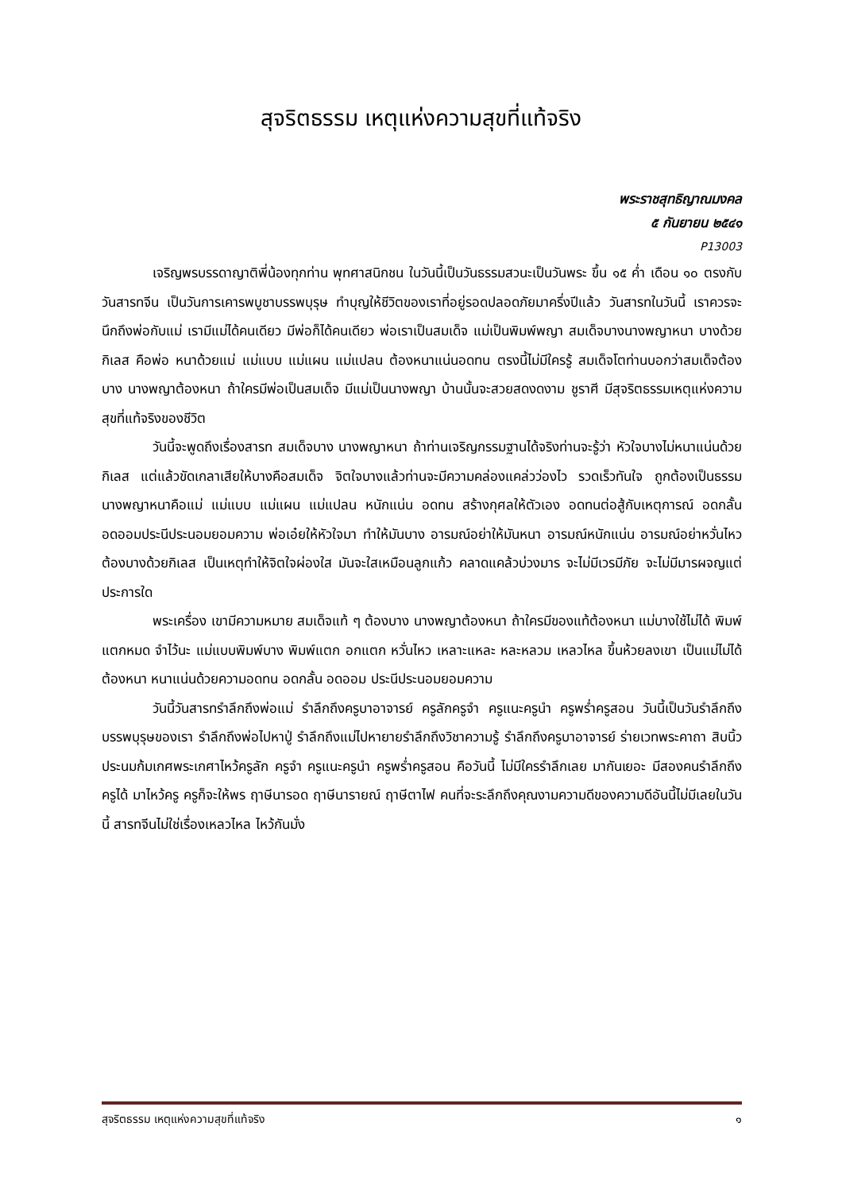สุจริตธรรม เหตุแห่งความสุขที่แท้จริง
พระราชสุทธิญาณมงคล
๕ กันยายน ๒๕๔๑
P13003
เจริญพรบรรดาญาติพี่น้องทุกท่าน พุทศาสนิกชน ในวันนี้เป็นวันธรรมสวนะเป็นวันพระ ขึ้น ๑๕ ค่ำ เดือน ๑๐ ตรงกับวันสารทจีน เป็นวันการเคารพบูชาบรรพบุรุษ ทำบุญให้ชีวิตของเราที่อยู่รอดปลอดภัยมาครึ่งปีแล้ว วันสารทในวันนี้ เราควรจะนึกถึงพ่อกับแม่ เรามีแม่ได้คนเดียว มีพ่อก็ได้คนเดียว พ่อเราเป็นสมเด็จ แม่เป็นพิมพ์พญา สมเด็จบางนางพญาหนา บางด้วยกิเลส คือพ่อ หนาด้วยแม่ แม่แบบ แม่แผน แม่แปลน ต้องหนาแน่นอดทน ตรงนี้ไม่มีใครรู้ สมเด็จโตท่านบอกว่าสมเด็จต้องบาง นางพญาต้องหนา ถ้าใครมีพ่อเป็นสมเด็จ มีแม่เป็นนางพญา บ้านนั้นจะสวยสดงดงาม ชูราศี มีสุจริตธรรมเหตุแห่งความสุขที่แท้จริงของชีวิต
วันนี้จะพูดถึงเรื่องสารท สมเด็จบาง นางพญาหนา ถ้าท่านเจริญกรรมฐานได้จริงท่านจะรู้ว่า หัวใจบางไม่หนาแน่นด้วยกิเลส แต่แล้วขัดเกลาเสียให้บางคือสมเด็จ จิตใจบางแล้วท่านจะมีความคล่องแคล่วว่องไว รวดเร็วทันใจ ถูกต้องเป็นธรรม นางพญาหนาคือแม่ แม่แบบ แม่แผน แม่แปลน หนักแน่น อดทน สร้างกุศลให้ตัวเอง อดทนต่อสู้กับเหตุการณ์ อดกลั้นอดออมประนีประนอมยอมความ พ่อเอ๋ยให้หัวใจมา ทำให้มันบาง อารมณ์อย่าให้มันหนา อารมณ์หนักแน่น อารมณ์อย่าหวั่นไหว ต้องบางด้วยกิเลส เป็นเหตุทำให้จิตใจผ่องใส มันจะใสเหมือนลูกแก้ว คลาดแคล้วบ่วงมาร จะไม่มีเวรมีภัย จะไม่มีมารผจญแต่ประการใด
พระเครื่อง เขามีความหมาย สมเด็จแท้ ๆ ต้องบาง นางพญาต้องหนา ถ้าใครมีของแท้ต้องหนา แม่บางใช้ไม่ได้ พิมพ์แตกหมด จำไว้นะ แม่แบบพิมพ์บาง พิมพ์แตก อกแตก หวั่นไหว เหลาะแหละ หละหลวม เหลวไหล ขึ้นห้วยลงเขา เป็นแม่ไม่ได้ ต้องหนา หนาแน่นด้วยความอดทน อดกลั้น อดออม ประนีประนอมยอมความ
วันนี้วันสารทรำลึกถึงพ่อแม่ รำลึกถึงครูบาอาจารย์ ครูลักครูจำ ครูแนะครูนำ ครูพร่ำครูสอน วันนี้เป็นวันรำลึกถึงบรรพบุรุษของเรา รำลึกถึงพ่อไปหาปู่ รำลึกถึงแม่ไปหายายรำลึกถึงวิชาความรู้ รำลึกถึงครูบาอาจารย์ ร่ายเวทพระคาถา สิบนิ้วประนมก้มเกศพระเกศาไหว้ครูลัก ครูจำ ครูแนะครูนำ ครูพร่ำครูสอน คือวันนี้ ไม่มีใครรำลึกเลย มากันเยอะ มีสองคนรำลึกถึงครูได้ มาไหว้ครู ครูก็จะให้พร ฤาษีนารอด ฤาษีนารายณ์ ฤาษีตาไฟ คนที่จะระลึกถึงคุณงามความดีของความดีอันนี้ไม่มีเลยในวันนี้ สารทจีนไม่ใช่เรื่องเหลวไหล ไหว้กันมั่ง
สุจริตธรรม เหตุแห่งความสุขที่แท้จริง ๑